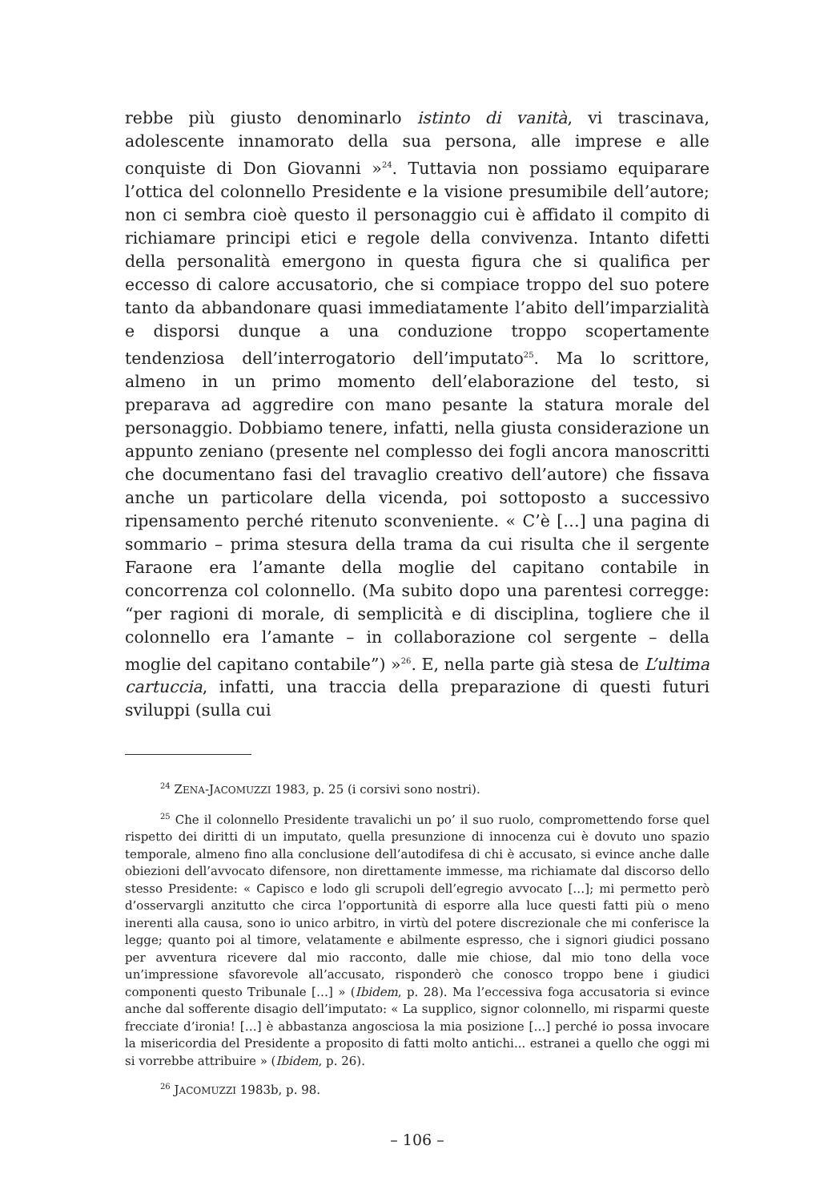rebbe più giusto denominarlo istinto di vanità, vi trascinava, adolescente innamorato della sua persona, alle imprese e alle conquiste di Don Giovanni »<sup>24</sup>. Tuttavia non possiamo equiparare l’ottica del colonnello Presidente e la visione presumibile dell’autore; non ci sembra cioè questo il personaggio cui è affidato il compito di richiamare principi etici e regole della convivenza. Intanto difetti della personalità emergono in questa figura che si qualifica per eccesso di calore accusatorio, che si compiace troppo del suo potere tanto da abbandonare quasi immediatamente l’abito dell’imparzialità e disporsi dunque a una conduzione troppo scopertamente tendenziosa dell’interrogatorio dell’imputato<sup>25</sup>. Ma lo scrittore, almeno in un primo momento dell’elaborazione del testo, si preparava ad aggredire con mano pesante la statura morale del personaggio. Dobbiamo tenere, infatti, nella giusta considerazione un appunto zeniano (presente nel complesso dei fogli ancora manoscritti che documentano fasi del travaglio creativo dell’autore) che fissava anche un particolare della vicenda, poi sottoposto a successivo ripensamento perché ritenuto sconveniente. « C’è […] una pagina di sommario – prima stesura della trama da cui risulta che il sergente Faraone era l’amante della moglie del capitano contabile in concorrenza col colonnello. (Ma subito dopo una parentesi corregge: “per ragioni di morale, di semplicità e di disciplina, togliere che il colonnello era l’amante – in collaborazione col sergente – della moglie del capitano contabile”) »<sup>26</sup>. E, nella parte già stesa de L’ultima cartuccia, infatti, una traccia della preparazione di questi futuri sviluppi (sulla cui
<sup>24</sup> ZENA-JACOMUZZI 1983, p. 25 (i corsivi sono nostri).
<sup>25</sup> Che il colonnello Presidente travalichi un po’ il suo ruolo, compromettendo forse quel rispetto dei diritti di un imputato, quella presunzione di innocenza cui è dovuto uno spazio temporale, almeno fino alla conclusione dell’autodifesa di chi è accusato, si evince anche dalle obiezioni dell’avvocato difensore, non direttamente immesse, ma richiamate dal discorso dello stesso Presidente: « Capisco e lodo gli scrupoli dell’egregio avvocato […]; mi permetto però d’osservargli anzitutto che circa l’opportunità di esporre alla luce questi fatti più o meno inerenti alla causa, sono io unico arbitro, in virtù del potere discrezionale che mi conferisce la legge; quanto poi al timore, velatamente e abilmente espresso, che i signori giudici possano per avventura ricevere dal mio racconto, dalle mie chiose, dal mio tono della voce un’impressione sfavorevole all’accusato, risponderò che conosco troppo bene i giudici componenti questo Tribunale […] » (Ibidem, p. 28). Ma l’eccessiva foga accusatoria si evince anche dal sofferente disagio dell’imputato: « La supplico, signor colonnello, mi risparmi queste frecciate d’ironia! […] è abbastanza angosciosa la mia posizione […] perché io possa invocare la misericordia del Presidente a proposito di fatti molto antichi... estranei a quello che oggi mi si vorrebbe attribuire » (Ibidem, p. 26).
<sup>26</sup> JACOMUZZI 1983b, p. 98.
– 106 –